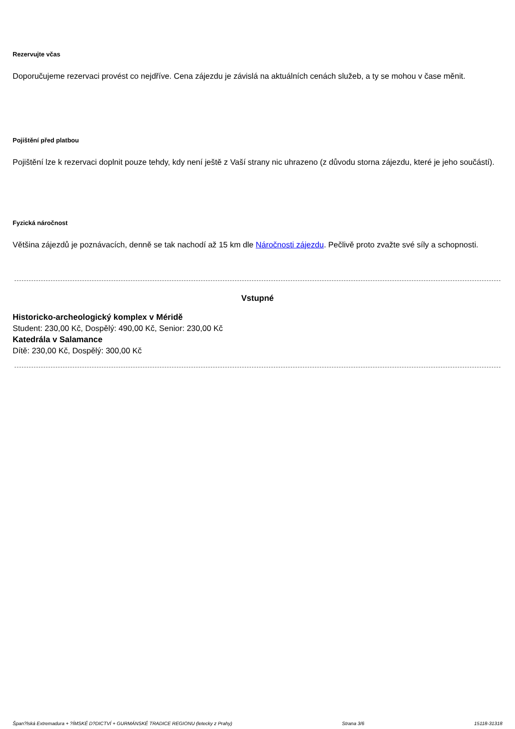Rezervujte včas
Doporučujeme rezervaci provést co nejdříve. Cena zájezdu je závislá na aktuálních cenách služeb, a ty se mohou v čase měnit.
Pojištění před platbou
Pojištění lze k rezervaci doplnit pouze tehdy, kdy není ještě z Vaší strany nic uhrazeno (z důvodu storna zájezdu, které je jeho součástí).
Fyzická náročnost
Většina zájezdů je poznávacích, denně se tak nachodí až 15 km dle Náročnosti zájezdu. Pečlivě proto zvažte své síly a schopnosti.
Vstupné
Historicko-archeologický komplex v Méridě
Student: 230,00 Kč, Dospělý: 490,00 Kč, Senior: 230,00 Kč
Katedrála v Salamance
Dítě: 230,00 Kč, Dospělý: 300,00 Kč
Špan?lská Extremadura + ?ÍMSKÉ D?DICTVÍ + GURMÁNSKÉ TRADICE REGIONU (letecky z Prahy) Strana 3/6 15118-31318